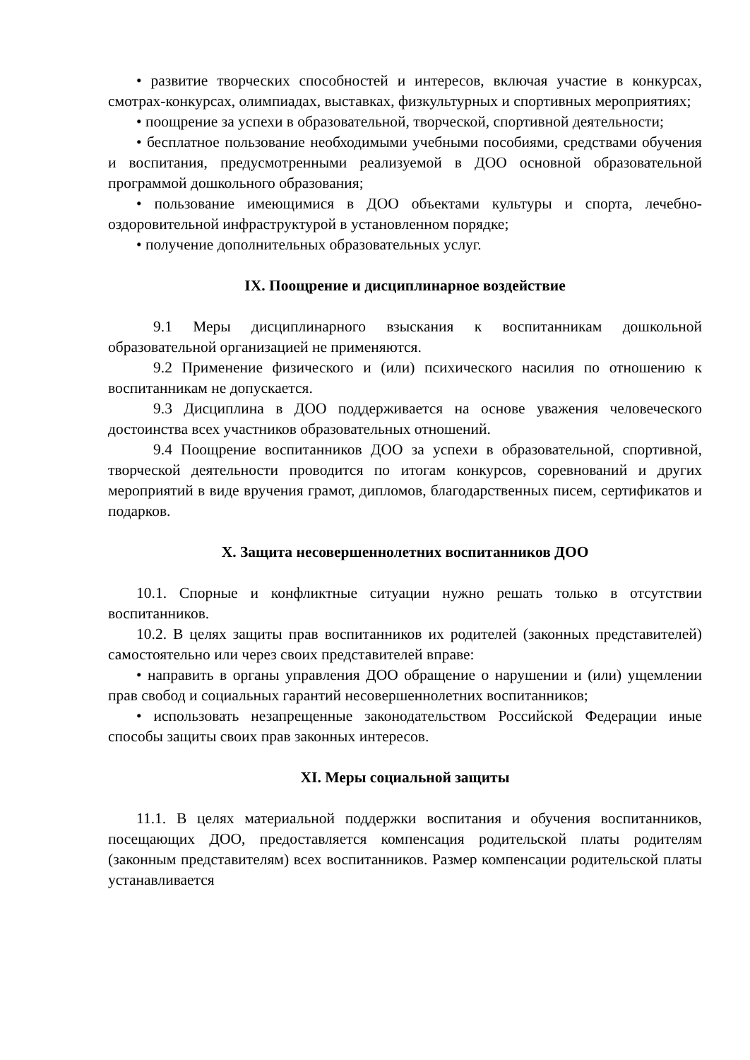• развитие творческих способностей и интересов, включая участие в конкурсах, смотрах-конкурсах, олимпиадах, выставках, физкультурных и спортивных мероприятиях;
• поощрение за успехи в образовательной, творческой, спортивной деятельности;
• бесплатное пользование необходимыми учебными пособиями, средствами обучения и воспитания, предусмотренными реализуемой в ДОО основной образовательной программой дошкольного образования;
• пользование имеющимися в ДОО объектами культуры и спорта, лечебно-оздоровительной инфраструктурой в установленном порядке;
• получение дополнительных образовательных услуг.
IX. Поощрение и дисциплинарное воздействие
9.1 Меры дисциплинарного взыскания к воспитанникам дошкольной образовательной организацией не применяются.
9.2 Применение физического и (или) психического насилия по отношению к воспитанникам не допускается.
9.3 Дисциплина в ДОО поддерживается на основе уважения человеческого достоинства всех участников образовательных отношений.
9.4 Поощрение воспитанников ДОО за успехи в образовательной, спортивной, творческой деятельности проводится по итогам конкурсов, соревнований и других мероприятий в виде вручения грамот, дипломов, благодарственных писем, сертификатов и подарков.
X. Защита несовершеннолетних воспитанников ДОО
10.1. Спорные и конфликтные ситуации нужно решать только в отсутствии воспитанников.
10.2. В целях защиты прав воспитанников их родителей (законных представителей) самостоятельно или через своих представителей вправе:
• направить в органы управления ДОО обращение о нарушении и (или) ущемлении прав свобод и социальных гарантий несовершеннолетних воспитанников;
• использовать незапрещенные законодательством Российской Федерации иные способы защиты своих прав законных интересов.
XI. Меры социальной защиты
11.1. В целях материальной поддержки воспитания и обучения воспитанников, посещающих ДОО, предоставляется компенсация родительской платы родителям (законным представителям) всех воспитанников. Размер компенсации родительской платы устанавливается